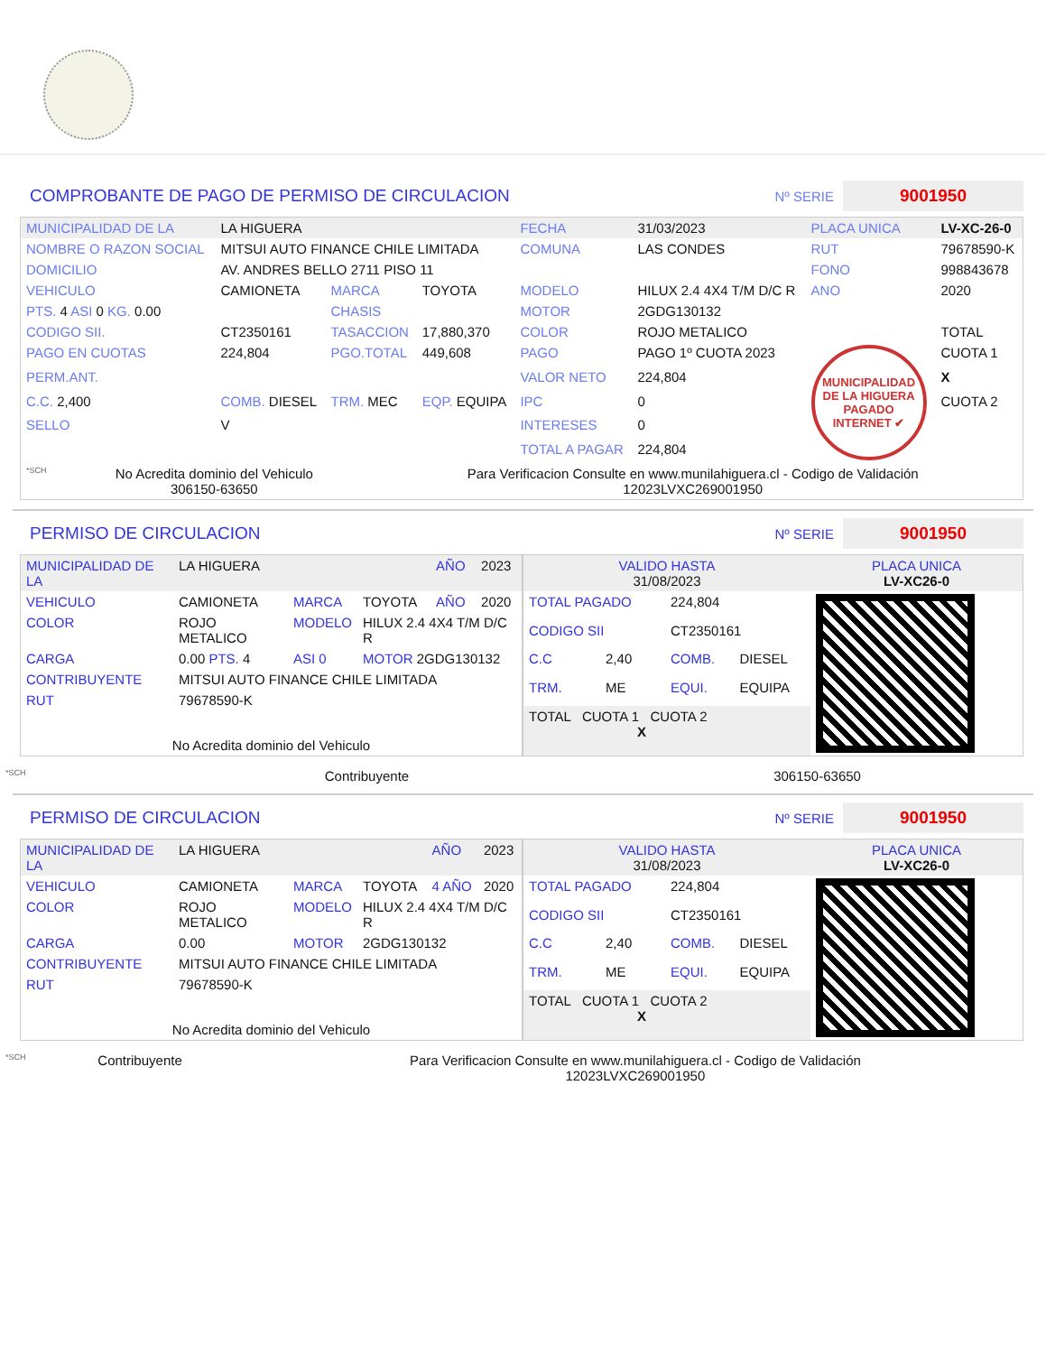COMPROBANTE DE PAGO DE PERMISO DE CIRCULACION
Nº SERIE 9001950
| MUNICIPALIDAD DE LA | LA HIGUERA | | | FECHA | 31/03/2023 | PLACA UNICA | LV-XC-26-0 |
| NOMBRE O RAZON SOCIAL | MITSUI AUTO FINANCE CHILE LIMITADA | | | COMUNA | LAS CONDES | RUT | 79678590-K |
| DOMICILIO | AV. ANDRES BELLO 2711 PISO 11 | | | | | FONO | 998843678 |
| VEHICULO | CAMIONETA | MARCA | TOYOTA | MODELO | HILUX 2.4 4X4 T/M D/C R | ANO | 2020 |
| PTS. 4 ASI 0 KG. 0.00 | | CHASIS | | MOTOR | 2GDG130132 | | |
| CODIGO SII. | CT2350161 | TASACCION | 17,880,370 | COLOR | ROJO METALICO | | TOTAL |
| PAGO EN CUOTAS | 224,804 | PGO.TOTAL | 449,608 | PAGO | PAGO 1º CUOTA 2023 | MUNICIPALIDAD DE LA HIGUERA PAGADO INTERNET ✔ | CUOTA 1 |
| PERM.ANT. | | | | VALOR NETO | 224,804 | | X |
| C.C. 2,400 | COMB. DIESEL | TRM. MEC | EQP. EQUIPA | IPC | 0 | | CUOTA 2 |
| SELLO | V | | | INTERESES | 0 | | |
| | | | | TOTAL A PAGAR | 224,804 | | |
| *SCH | No Acredita dominio del Vehiculo 306150-63650 | Para Verificacion Consulte en www.munilahiguera.cl - Codigo de Validación 12023LVXC269001950 |
PERMISO DE CIRCULACION
Nº SERIE 9001950
| MUNICIPALIDAD DE LA | LA HIGUERA | | | AÑO | 2023 |
| VEHICULO | CAMIONETA | MARCA | TOYOTA | AÑO | 2020 |
| COLOR | ROJO METALICO | MODELO | HILUX 2.4 4X4 T/M D/C R | | |
| CARGA | 0.00 PTS. 4 | ASI 0 | MOTOR 2GDG130132 | | |
| CONTRIBUYENTE | MITSUI AUTO FINANCE CHILE LIMITADA | | | | |
| RUT | 79678590-K | | | | |
| No Acredita dominio del Vehiculo | | | | | |
| VALIDO HASTA 31/08/2023 | | | | PLACA UNICA LV-XC26-0 |
| TOTAL PAGADO | | 224,804 | | |
| CODIGO SII | | CT2350161 | | |
| C.C | 2,40 | COMB. | DIESEL | |
| TRM. | ME | EQUI. | EQUIPA | |
| TOTAL CUOTA 1 CUOTA 2 X | | | | |
| *SCH | Contribuyente | 306150-63650 |
PERMISO DE CIRCULACION
Nº SERIE 9001950
| MUNICIPALIDAD DE LA | LA HIGUERA | | | AÑO | 2023 |
| VEHICULO | CAMIONETA | MARCA | TOYOTA | 4 AÑO | 2020 |
| COLOR | ROJO METALICO | MODELO | HILUX 2.4 4X4 T/M D/C R | | |
| CARGA | 0.00 | MOTOR | 2GDG130132 | | |
| CONTRIBUYENTE | MITSUI AUTO FINANCE CHILE LIMITADA | | | | |
| RUT | 79678590-K | | | | |
| No Acredita dominio del Vehiculo | | | | | |
| VALIDO HASTA 31/08/2023 | | | | PLACA UNICA LV-XC26-0 |
| TOTAL PAGADO | | 224,804 | | |
| CODIGO SII | | CT2350161 | | |
| C.C | 2,40 | COMB. | DIESEL | |
| TRM. | ME | EQUI. | EQUIPA | |
| TOTAL CUOTA 1 CUOTA 2 X | | | | |
| *SCH | Contribuyente | Para Verificacion Consulte en www.munilahiguera.cl - Codigo de Validación 12023LVXC269001950 |